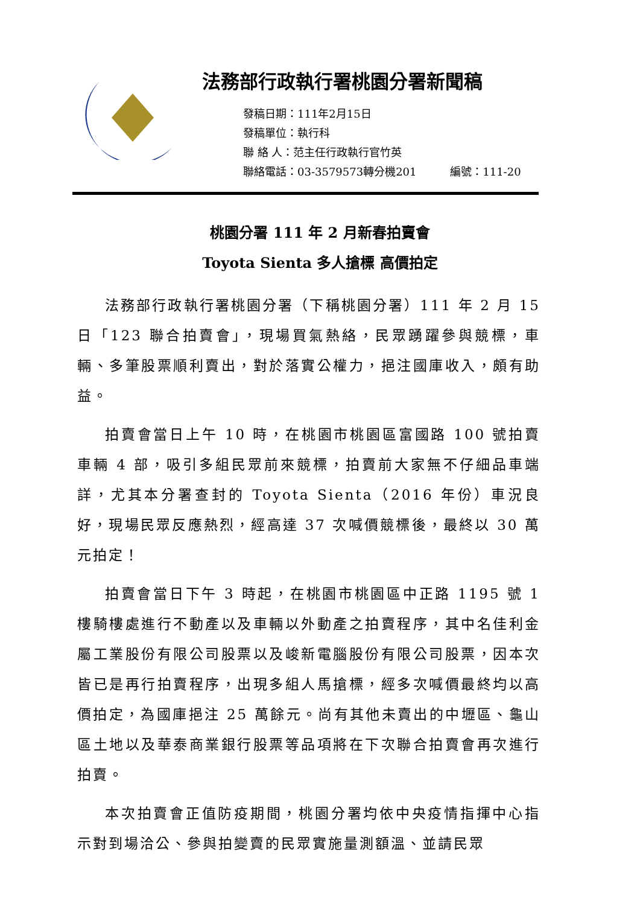法務部行政執行署桃園分署新聞稿
發稿日期：111年2月15日
發稿單位：執行科
聯 絡 人：范主任行政執行官竹英
聯絡電話：03-3579573轉分機201 編號：111-20
桃園分署 111 年 2 月新春拍賣會
Toyota Sienta 多人搶標 高價拍定
法務部行政執行署桃園分署（下稱桃園分署）111 年 2 月 15 日「123 聯合拍賣會」，現場買氣熱絡，民眾踴躍參與競標，車輛、多筆股票順利賣出，對於落實公權力，挹注國庫收入，頗有助益。
拍賣會當日上午 10 時，在桃園市桃園區富國路 100 號拍賣車輛 4 部，吸引多組民眾前來競標，拍賣前大家無不仔細品車端詳，尤其本分署查封的 Toyota Sienta（2016 年份）車況良好，現場民眾反應熱烈，經高達 37 次喊價競標後，最終以 30 萬元拍定！
拍賣會當日下午 3 時起，在桃園市桃園區中正路 1195 號 1 樓騎樓處進行不動產以及車輛以外動產之拍賣程序，其中名佳利金屬工業股份有限公司股票以及峻新電腦股份有限公司股票，因本次皆已是再行拍賣程序，出現多組人馬搶標，經多次喊價最終均以高價拍定，為國庫挹注 25 萬餘元。尚有其他未賣出的中壢區、龜山區土地以及華泰商業銀行股票等品項將在下次聯合拍賣會再次進行拍賣。
本次拍賣會正值防疫期間，桃園分署均依中央疫情指揮中心指示對到場洽公、參與拍變賣的民眾實施量測額溫、並請民眾